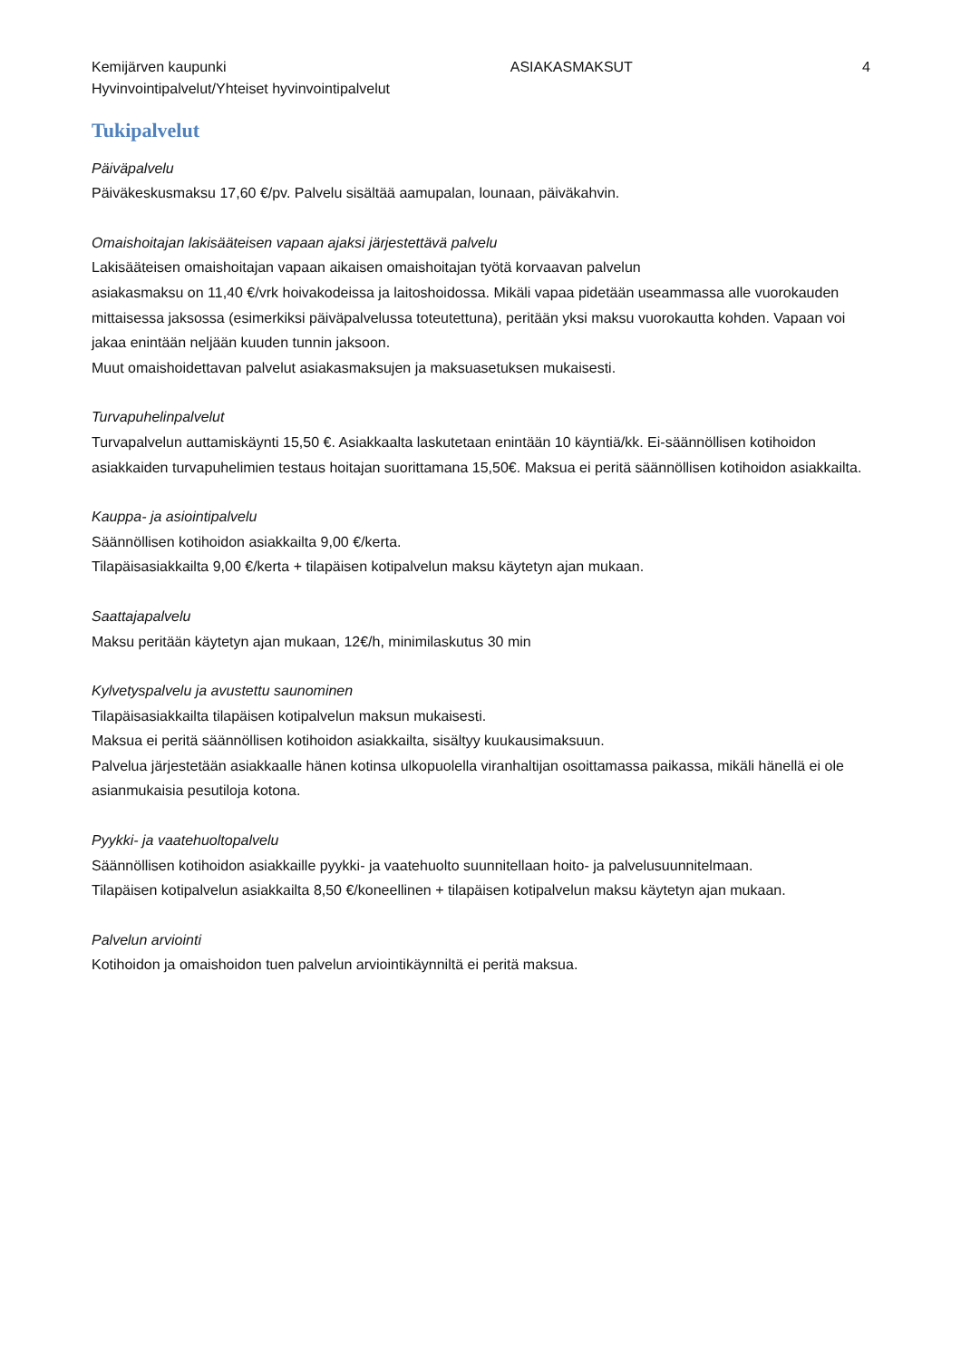Kemijärven kaupunki ASIAKASMAKSUT 4
Hyvinvointipalvelut/Yhteiset hyvinvointipalvelut
Tukipalvelut
Päiväpalvelu
Päiväkeskusmaksu 17,60 €/pv. Palvelu sisältää aamupalan, lounaan, päiväkahvin.
Omaishoitajan lakisääteisen vapaan ajaksi järjestettävä palvelu
Lakisääteisen omaishoitajan vapaan aikaisen omaishoitajan työtä korvaavan palvelun
asiakasmaksu on 11,40 €/vrk hoivakodeissa ja laitoshoidossa. Mikäli vapaa pidetään useammassa alle vuorokauden mittaisessa jaksossa (esimerkiksi päiväpalvelussa toteutettuna), peritään yksi maksu vuorokautta kohden. Vapaan voi jakaa enintään neljään kuuden tunnin jaksoon.
Muut omaishoidettavan palvelut asiakasmaksujen ja maksuasetuksen mukaisesti.
Turvapuhelinpalvelut
Turvapalvelun auttamiskäynti 15,50 €. Asiakkaalta laskutetaan enintään 10 käyntiä/kk. Ei-säännöllisen kotihoidon asiakkaiden turvapuhelimien testaus hoitajan suorittamana 15,50€. Maksua ei peritä säännöllisen kotihoidon asiakkailta.
Kauppa- ja asiointipalvelu
Säännöllisen kotihoidon asiakkailta 9,00 €/kerta.
Tilapäisasiakkailta 9,00 €/kerta + tilapäisen kotipalvelun maksu käytetyn ajan mukaan.
Saattajapalvelu
Maksu peritään käytetyn ajan mukaan, 12€/h, minimilaskutus 30 min
Kylvetyspalvelu ja avustettu saunominen
Tilapäisasiakkailta tilapäisen kotipalvelun maksun mukaisesti.
Maksua ei peritä säännöllisen kotihoidon asiakkailta, sisältyy kuukausimaksuun.
Palvelua järjestetään asiakkaalle hänen kotinsa ulkopuolella viranhaltijan osoittamassa paikassa, mikäli hänellä ei ole asianmukaisia pesutiloja kotona.
Pyykki- ja vaatehuoltopalvelu
Säännöllisen kotihoidon asiakkaille pyykki- ja vaatehuolto suunnitellaan hoito- ja palvelusuunnitelmaan.
Tilapäisen kotipalvelun asiakkailta 8,50 €/koneellinen + tilapäisen kotipalvelun maksu käytetyn ajan mukaan.
Palvelun arviointi
Kotihoidon ja omaishoidon tuen palvelun arviointikäynniltä ei peritä maksua.